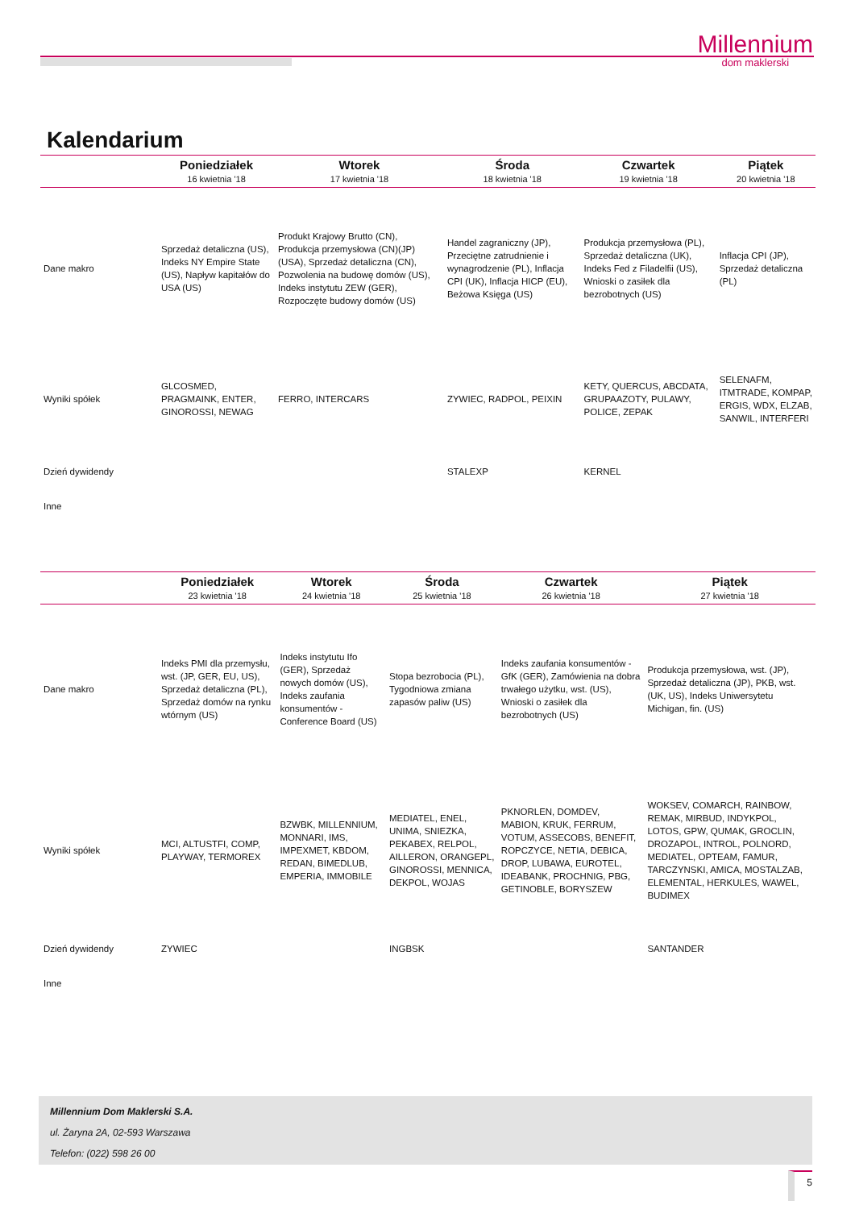Millennium
dom maklerski
Kalendarium
| | Poniedziałek | Wtorek | Środa | Czwartek | Piątek |
| --- | --- | --- | --- | --- | --- |
| | 16 kwietnia '18 | 17 kwietnia '18 | 18 kwietnia '18 | 19 kwietnia '18 | 20 kwietnia '18 |
| Dane makro | Sprzedaż detaliczna (US), Indeks NY Empire State (US), Napływ kapitałów do USA (US) | Produkt Krajowy Brutto (CN), Produkcja przemysłowa (CN)(JP)(USA), Sprzedaż detaliczna (CN), Pozwolenia na budowę domów (US), Indeks instytutu ZEW (GER), Rozpoczęte budowy domów (US) | Handel zagraniczny (JP), Przeciętne zatrudnienie i wynagrodzenie (PL), Inflacja CPI (UK), Inflacja HICP (EU), Beżowa Księga (US) | Produkcja przemysłowa (PL), Sprzedaż detaliczna (UK), Indeks Fed z Filadelfii (US), Wnioski o zasiłek dla bezrobotnych (US) | Inflacja CPI (JP), Sprzedaż detaliczna (PL) |
| Wyniki spółek | GLCOSMED, PRAGMAINK, ENTER, GINOROSSI, NEWAG | FERRO, INTERCARS | ZYWIEC, RADPOL, PEIXIN | KETY, QUERCUS, ABCDATA, GRUPAAZOTY, PULAWY, POLICE, ZEPAK | SELENAFM, ITMTRADE, KOMPAP, ERGIS, WDX, ELZAB, SANWIL, INTERFERI |
| Dzień dywidendy | | | STALEXP | KERNEL | |
| Inne | | | | | |
| | Poniedziałek | Wtorek | Środa | Czwartek | Piątek |
| --- | --- | --- | --- | --- | --- |
| | 23 kwietnia '18 | 24 kwietnia '18 | 25 kwietnia '18 | 26 kwietnia '18 | 27 kwietnia '18 |
| Dane makro | Indeks PMI dla przemysłu, wst. (JP, GER, EU, US), Sprzedaż detaliczna (PL), Sprzedaż domów na rynku wtórnym (US) | Indeks instytutu Ifo (GER), Sprzedaż nowych domów (US), Indeks zaufania konsumentów - Conference Board (US) | Stopa bezrobocia (PL), Tygodniowa zmiana zapasów paliw (US) | Indeks zaufania konsumentów - GfK (GER), Zamówienia na dobra trwałego użytku, wst. (US), Wnioski o zasiłek dla bezrobotnych (US) | Produkcja przemysłowa, wst. (JP), Sprzedaż detaliczna (JP), PKB, wst. (UK, US), Indeks Uniwersytetu Michigan, fin. (US) |
| Wyniki spółek | MCI, ALTUSTFI, COMP, PLAYWAY, TERMOREX | BZWBK, MILLENNIUM, MONNARI, IMS, IMPEXMET, KBDOM, REDAN, BIMEDLUB, EMPERIA, IMMOBILE | MEDIATEL, ENEL, UNIMA, SNIEZKA, PEKABEX, RELPOL, AILLERON, ORANGEPL, GINOROSSI, MENNICA, DEKPOL, WOJAS | PKNORLEN, DOMDEV, MABION, KRUK, FERRUM, VOTUM, ASSECOBS, BENEFIT, ROPCZYCE, NETIA, DEBICA, DROP, LUBAWA, EUROTEL, IDEABANK, PROCHNIG, PBG, GETINOBLE, BORYSZEW | WOKSEV, COMARCH, RAINBOW, REMAK, MIRBUD, INDYKPOL, LOTOS, GPW, QUMAK, GROCLIN, DROZAPOL, INTROL, POLNORD, MEDIATEL, OPTEAM, FAMUR, TARCZYNSKI, AMICA, MOSTALZAB, ELEMENTAL, HERKULES, WAWEL, BUDIMEX |
| Dzień dywidendy | ZYWIEC | | INGBSK | | SANTANDER |
| Inne | | | | | |
Millennium Dom Maklerski S.A.
ul. Żaryna 2A, 02-593 Warszawa
Telefon: (022) 598 26 00
5